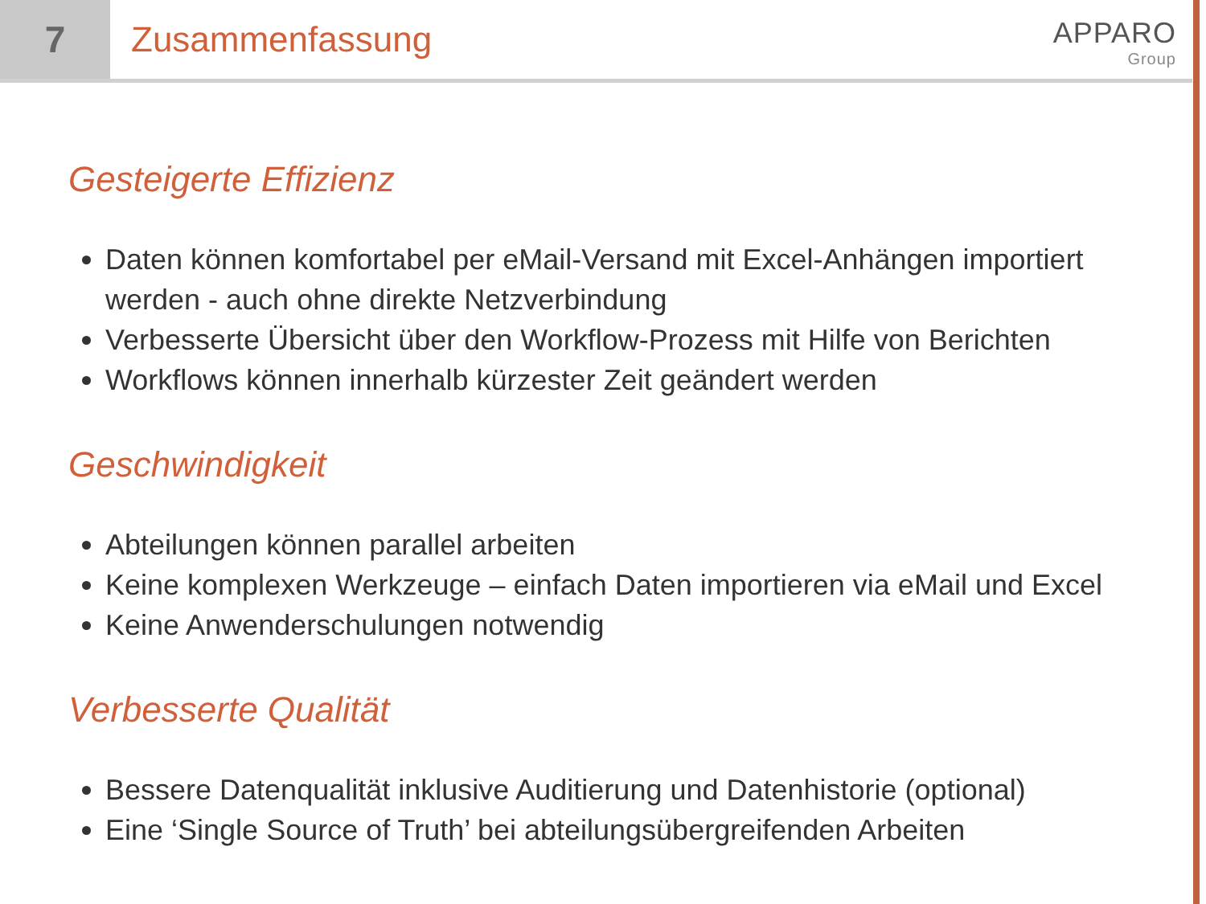7 Zusammenfassung
APPARO
Group
Gesteigerte Effizienz
Daten können komfortabel per eMail-Versand mit Excel-Anhängen importiert werden - auch ohne direkte Netzverbindung
Verbesserte Übersicht über den Workflow-Prozess mit Hilfe von Berichten
Workflows können innerhalb kürzester Zeit geändert werden
Geschwindigkeit
Abteilungen können parallel arbeiten
Keine komplexen Werkzeuge – einfach Daten importieren via eMail und Excel
Keine Anwenderschulungen notwendig
Verbesserte Qualität
Bessere Datenqualität inklusive Auditierung und Datenhistorie (optional)
Eine ‘Single Source of Truth’ bei abteilungsübergreifenden Arbeiten